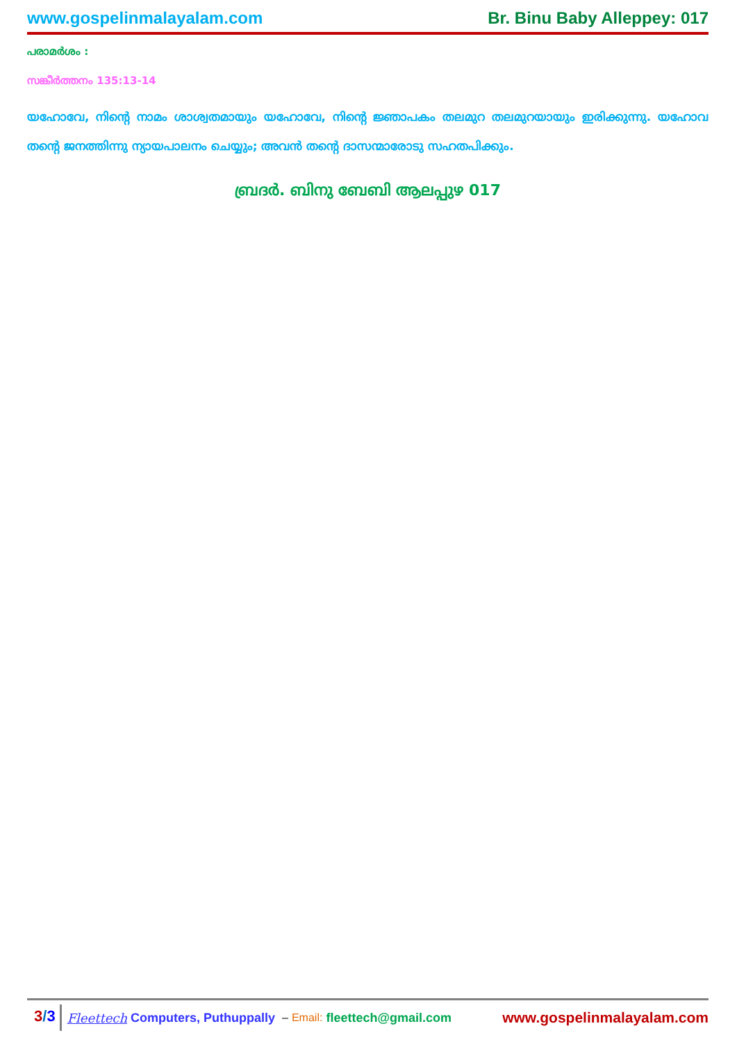www.gospelinmalayalam.com Br. Binu Baby Alleppey: 017
പരാമർശം :
സങ്കീർത്തനം 135:13-14
യഹോവേ, നിന്റെ നാമം ശാശ്വതമായും യഹോവേ, നിന്റെ ജ്ഞാപകം തലമുറ തലമുറയായും ഇരിക്കുന്നു. യഹോവ തന്റെ ജനത്തിന്നു ന്യായപാലനം ചെയ്യും; അവൻ തന്റെ ദാസന്മാരോടു സഹതപിക്കും.
ബ്രദർ. ബിനു ബേബി ആലപ്പുഴ 017
3/3 Fleettech Computers, Puthuppally – Email: fleettech@gmail.com www.gospelinmalayalam.com